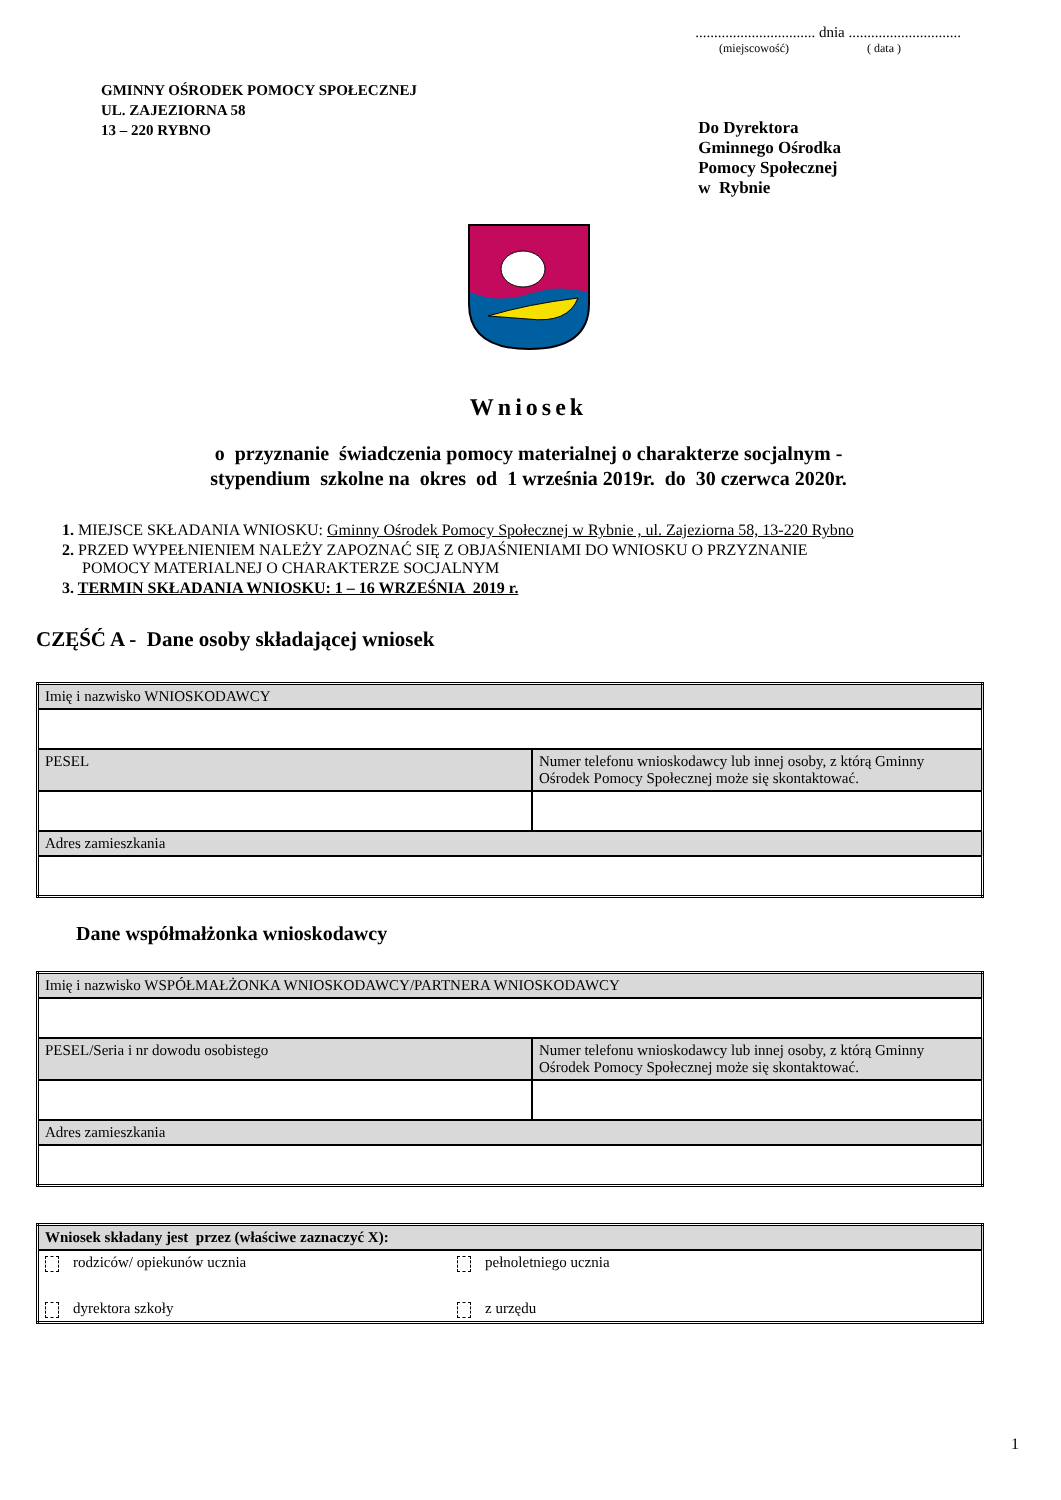................................ dnia ..............................
(miejscowość) ( data )
GMINNY OŚRODEK POMOCY SPOŁECZNEJ
UL. ZAJEZIORNA 58
13 – 220 RYBNO
Do Dyrektora
Gminnego Ośrodka
Pomocy Społecznej
w Rybnie
Wniosek
o przyznanie świadczenia pomocy materialnej o charakterze socjalnym -
stypendium szkolne na okres od 1 września 2019r. do 30 czerwca 2020r.
1. MIEJSCE SKŁADANIA WNIOSKU: Gminny Ośrodek Pomocy Społecznej w Rybnie , ul. Zajeziorna 58, 13-220 Rybno
2. PRZED WYPEŁNIENIEM NALEŻY ZAPOZNAĆ SIĘ Z OBJAŚNIENIAMI DO WNIOSKU O PRZYZNANIE
POMOCY MATERIALNEJ O CHARAKTERZE SOCJALNYM
3. TERMIN SKŁADANIA WNIOSKU: 1 – 16 WRZEŚNIA 2019 r.
CZĘŚĆ A - Dane osoby składającej wniosek
| Imię i nazwisko WNIOSKODAWCY | |
| PESEL | Numer telefonu wnioskodawcy lub innej osoby, z którą Gminny Ośrodek Pomocy Społecznej może się skontaktować. |
| Adres zamieszkania | |
Dane współmałżonka wnioskodawcy
| Imię i nazwisko WSPÓŁMAŁŻONKA WNIOSKODAWCY/PARTNERA WNIOSKODAWCY | |
| PESEL/Seria i nr dowodu osobistego | Numer telefonu wnioskodawcy lub innej osoby, z którą Gminny Ośrodek Pomocy Społecznej może się skontaktować. |
| Adres zamieszkania | |
| Wniosek składany jest przez (właściwe zaznaczyć X): | |
| rodziców/ opiekunów ucznia | pełnoletniego ucznia |
| dyrektora szkoły | z urzędu |
1